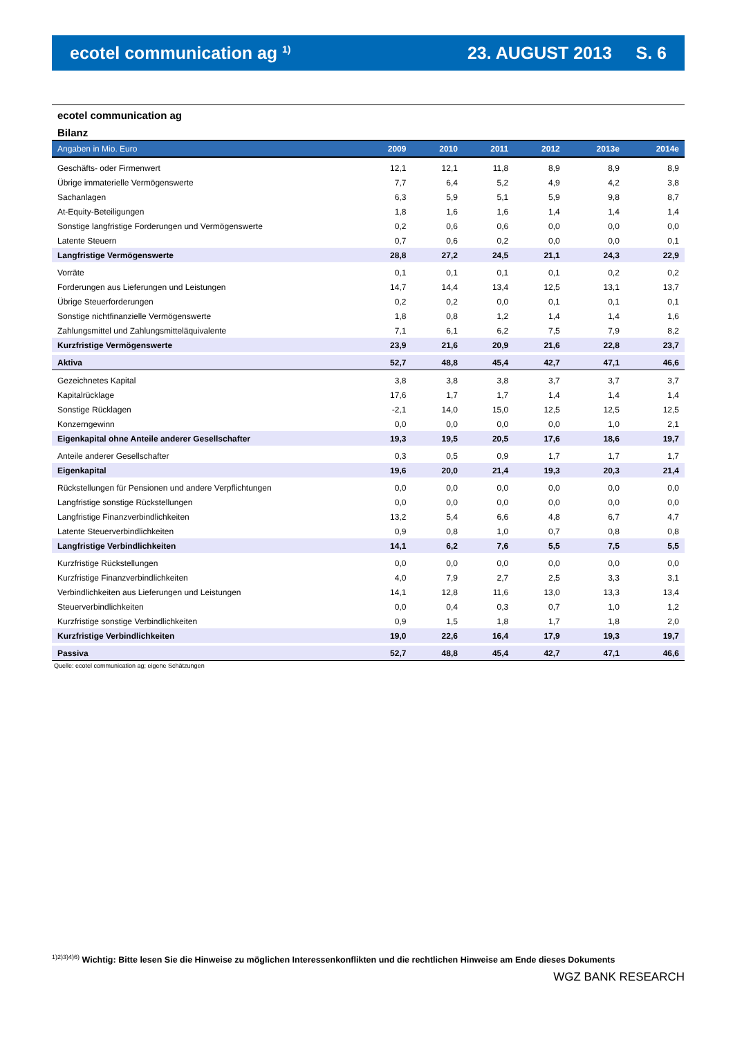ecotel communication ag <sup>1)</sup>
23. AUGUST 2013 S. 6
ecotel communication ag
Bilanz
| Angaben in Mio. Euro | 2009 | 2010 | 2011 | 2012 | 2013e | 2014e |
| --- | --- | --- | --- | --- | --- | --- |
| Geschäfts- oder Firmenwert | 12,1 | 12,1 | 11,8 | 8,9 | 8,9 | 8,9 |
| Übrige immaterielle Vermögenswerte | 7,7 | 6,4 | 5,2 | 4,9 | 4,2 | 3,8 |
| Sachanlagen | 6,3 | 5,9 | 5,1 | 5,9 | 9,8 | 8,7 |
| At-Equity-Beteiligungen | 1,8 | 1,6 | 1,6 | 1,4 | 1,4 | 1,4 |
| Sonstige langfristige Forderungen und Vermögenswerte | 0,2 | 0,6 | 0,6 | 0,0 | 0,0 | 0,0 |
| Latente Steuern | 0,7 | 0,6 | 0,2 | 0,0 | 0,0 | 0,1 |
| Langfristige Vermögenswerte | 28,8 | 27,2 | 24,5 | 21,1 | 24,3 | 22,9 |
| Vorräte | 0,1 | 0,1 | 0,1 | 0,1 | 0,2 | 0,2 |
| Forderungen aus Lieferungen und Leistungen | 14,7 | 14,4 | 13,4 | 12,5 | 13,1 | 13,7 |
| Übrige Steuerforderungen | 0,2 | 0,2 | 0,0 | 0,1 | 0,1 | 0,1 |
| Sonstige nichtfinanzielle Vermögenswerte | 1,8 | 0,8 | 1,2 | 1,4 | 1,4 | 1,6 |
| Zahlungsmittel und Zahlungsmitteläquivalente | 7,1 | 6,1 | 6,2 | 7,5 | 7,9 | 8,2 |
| Kurzfristige Vermögenswerte | 23,9 | 21,6 | 20,9 | 21,6 | 22,8 | 23,7 |
| Aktiva | 52,7 | 48,8 | 45,4 | 42,7 | 47,1 | 46,6 |
| Gezeichnetes Kapital | 3,8 | 3,8 | 3,8 | 3,7 | 3,7 | 3,7 |
| Kapitalrücklage | 17,6 | 1,7 | 1,7 | 1,4 | 1,4 | 1,4 |
| Sonstige Rücklagen | -2,1 | 14,0 | 15,0 | 12,5 | 12,5 | 12,5 |
| Konzerngewinn | 0,0 | 0,0 | 0,0 | 0,0 | 1,0 | 2,1 |
| Eigenkapital ohne Anteile anderer Gesellschafter | 19,3 | 19,5 | 20,5 | 17,6 | 18,6 | 19,7 |
| Anteile anderer Gesellschafter | 0,3 | 0,5 | 0,9 | 1,7 | 1,7 | 1,7 |
| Eigenkapital | 19,6 | 20,0 | 21,4 | 19,3 | 20,3 | 21,4 |
| Rückstellungen für Pensionen und andere Verpflichtungen | 0,0 | 0,0 | 0,0 | 0,0 | 0,0 | 0,0 |
| Langfristige sonstige Rückstellungen | 0,0 | 0,0 | 0,0 | 0,0 | 0,0 | 0,0 |
| Langfristige Finanzverbindlichkeiten | 13,2 | 5,4 | 6,6 | 4,8 | 6,7 | 4,7 |
| Latente Steuerverbindlichkeiten | 0,9 | 0,8 | 1,0 | 0,7 | 0,8 | 0,8 |
| Langfristige Verbindlichkeiten | 14,1 | 6,2 | 7,6 | 5,5 | 7,5 | 5,5 |
| Kurzfristige Rückstellungen | 0,0 | 0,0 | 0,0 | 0,0 | 0,0 | 0,0 |
| Kurzfristige Finanzverbindlichkeiten | 4,0 | 7,9 | 2,7 | 2,5 | 3,3 | 3,1 |
| Verbindlichkeiten aus Lieferungen und Leistungen | 14,1 | 12,8 | 11,6 | 13,0 | 13,3 | 13,4 |
| Steuerverbindlichkeiten | 0,0 | 0,4 | 0,3 | 0,7 | 1,0 | 1,2 |
| Kurzfristige sonstige Verbindlichkeiten | 0,9 | 1,5 | 1,8 | 1,7 | 1,8 | 2,0 |
| Kurzfristige Verbindlichkeiten | 19,0 | 22,6 | 16,4 | 17,9 | 19,3 | 19,7 |
| Passiva | 52,7 | 48,8 | 45,4 | 42,7 | 47,1 | 46,6 |
Quelle: ecotel communication ag; eigene Schätzungen
<sup>1)2)3)4)6)</sup> Wichtig: Bitte lesen Sie die Hinweise zu möglichen Interessenkonflikten und die rechtlichen Hinweise am Ende dieses Dokuments
WGZ BANK RESEARCH